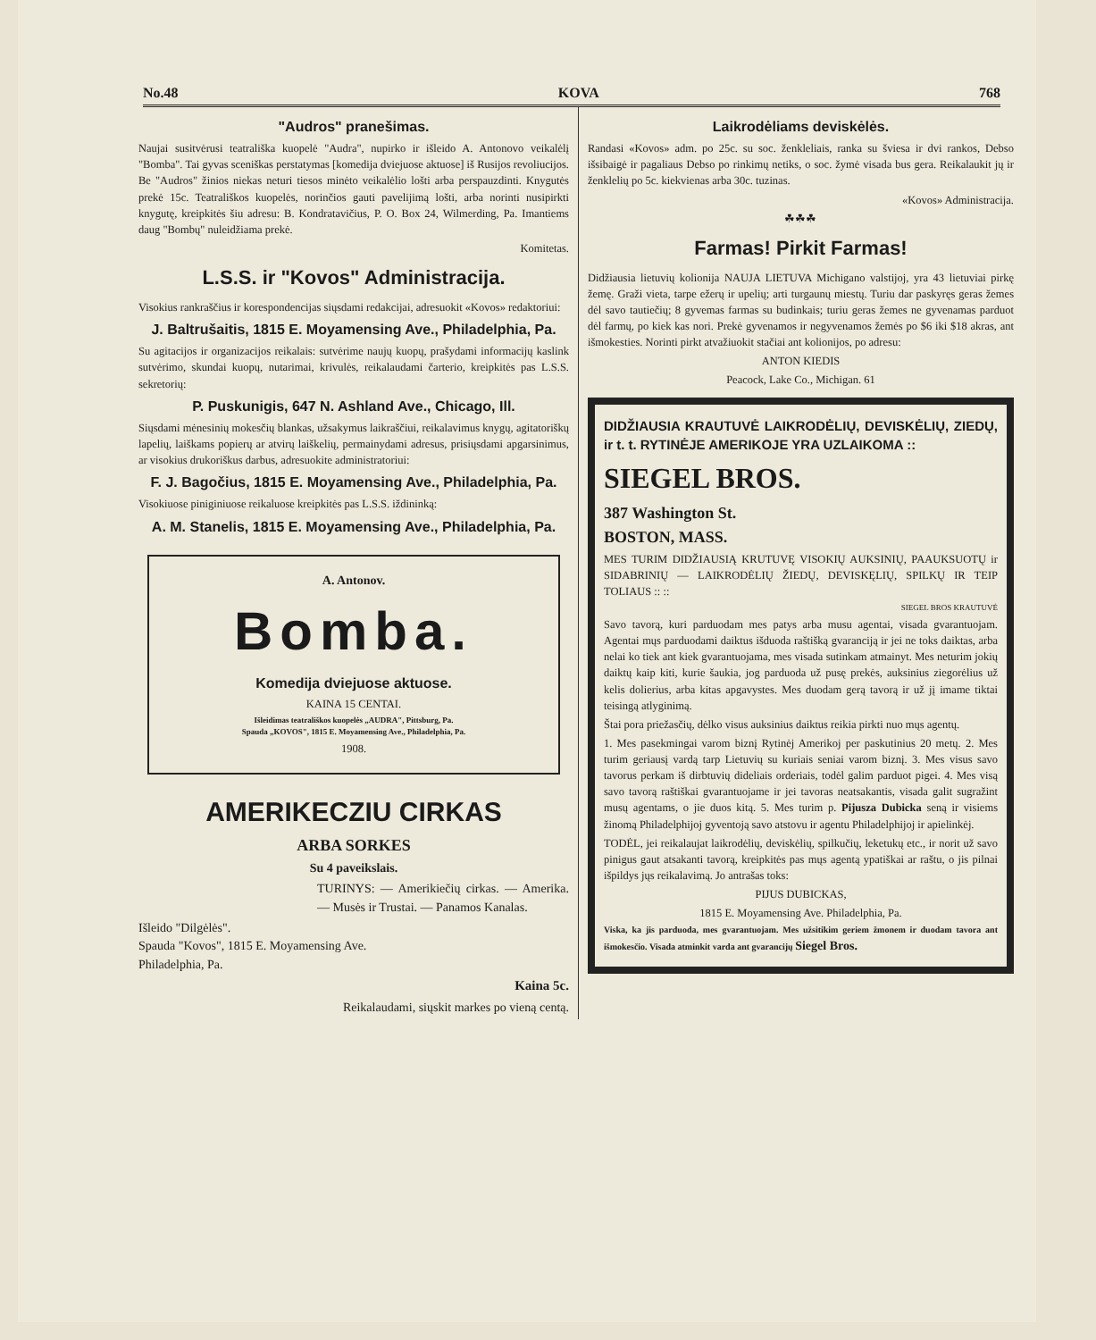No.48 KOVA 768
"Audros" pranešimas.
Naujai susitvėrusi teatrališka kuopelė "Audra", nupirko ir išleido A. Antonovo veikalėlį "Bomba". Tai gyvas sceniškas perstatymas [komedija dviejuose aktuose] iš Rusijos revoliucijos. Be "Audros" žinios niekas neturi tiesos minėto veikalėlio lošti arba perspauzdinti. Knygutės prekė 15c. Teatrališkos kuopelės, norinčios gauti pavelijimą lošti, arba norinti nusipirkti knygutę, kreipkitės šiu adresu: B. Kondratavičius, P. O. Box 24, Wilmerding, Pa. Imantiems daug "Bombų" nuleidžiama prekė.
Komitetas.
L.S.S. ir "Kovos" Administracija.
Visokius rankraščius ir korespondencijas siųsdami redakcijai, adresuokit «Kovos» redaktoriui:
J. Baltrušaitis, 1815 E. Moyamensing Ave., Philadelphia, Pa.
Su agitacijos ir organizacijos reikalais: sutvėrime naujų kuopų, prašydami informacijų kaslink sutvėrimo, skundai kuopų, nutarimai, krivulės, reikalaudami čarterio, kreipkitės pas L.S.S. sekretorių:
P. Puskunigis, 647 N. Ashland Ave., Chicago, Ill.
Siųsdami mėnesinių mokesčių blankas, užsakymus laikraščiui, reikalavimus knygų, agitatoriškų lapelių, laiškams popierų ar atvirų laiškelių, permainydami adresus, prisiųsdami apgarsinimus, ar visokius drukoriškus darbus, adresuokite administratoriui:
F. J. Bagočius, 1815 E. Moyamensing Ave., Philadelphia, Pa.
Visokiuose piniginiuose reikaluose kreipkitės pas L.S.S. iždininką:
A. M. Stanelis, 1815 E. Moyamensing Ave., Philadelphia, Pa.
A. Antonov.
Bomba.
Komedija dviejuose aktuose.
KAINA 15 CENTAI.
Išleidimas teatrališkos kuopelės „AUDRA", Pittsburg, Pa.
Spauda „KOVOS", 1815 E. Moyamensing Ave., Philadelphia, Pa.
1908.
AMERIKECZIU CIRKAS
ARBA SORKES
Su 4 paveikslais.
TURINYS: — Amerikiečių cirkas. — Amerika. — Musės ir Trustai. — Panamos Kanalas.
Išleido "Dilgėlės".
Spauda "Kovos", 1815 E. Moyamensing Ave.
Philadelphia, Pa.
Kaina 5c.
Reikalaudami, siųskit markes po vieną centą.
Laikrodėliams deviskėlės.
Randasi «Kovos» adm. po 25c. su soc. ženkleliais, ranka su šviesa ir dvi rankos, Debso išsibaigė ir pagaliaus Debso po rinkimų netiks, o soc. žymė visada bus gera. Reikalaukit jų ir ženklelių po 5c. kiekvienas arba 30c. tuzinas.
«Kovos» Administracija.
☘☘☘
Farmas! Pirkit Farmas!
Didžiausia lietuvių kolionija NAUJA LIETUVA Michigano valstijoj, yra 43 lietuviai pirkę žemę. Graži vieta, tarpe ežerų ir upelių; arti turgaunų miestų. Turiu dar paskyręs geras žemes dėl savo tautiečių; 8 gyvemas farmas su budinkais; turiu geras žemes ne gyvenamas parduot dėl farmų, po kiek kas nori. Prekė gyvenamos ir negyvenamos žemės po $6 iki $18 akras, ant išmokesties. Norinti pirkt atvažiuokit stačiai ant kolionijos, po adresu:
ANTON KIEDIS
Peacock, Lake Co., Michigan. 61
DIDŽIAUSIA KRAUTUVĖ LAIKRODĖLIŲ, DEVISKĖLIŲ, ZIEDŲ, ir t. t. RYTINĖJE AMERIKOJE YRA UZLAIKOMA ::
SIEGEL BROS.
387 Washington St.
BOSTON, MASS.
MES TURIM DIDŽIAUSIĄ KRUTUVĘ VISOKIŲ AUKSINIŲ, PAAUKSUOTŲ ir SIDABRINIŲ — LAIKRODĖLIŲ ŽIEDŲ, DEVISKĘLIŲ, SPILKŲ IR TEIP TOLIAUS :: ::
SIEGEL BROS KRAUTUVĖ
Savo tavorą, kuri parduodam mes patys arba musu agentai, visada gvarantuojam. Agentai mųs parduodami daiktus išduoda raštišką gvaranciją ir jei ne toks daiktas, arba nelai ko tiek ant kiek gvarantuojama, mes visada sutinkam atmainyt. Mes neturim jokių daiktų kaip kiti, kurie šaukia, jog parduoda už pusę prekės, auksinius ziegorėlius už kelis dolierius, arba kitas apgavystes. Mes duodam gerą tavorą ir už jį imame tiktai teisingą atlyginimą.
Štai pora priežasčių, dėlko visus auksinius daiktus reikia pirkti nuo mųs agentų.
1. Mes pasekmingai varom biznį Rytinėj Amerikoj per paskutinius 20 metų. 2. Mes turim geriausį vardą tarp Lietuvių su kuriais seniai varom biznį. 3. Mes visus savo tavorus perkam iš dirbtuvių dideliais orderiais, todėl galim parduot pigei. 4. Mes visą savo tavorą raštiškai gvarantuojame ir jei tavoras neatsakantis, visada galit sugražint musų agentams, o jie duos kitą. 5. Mes turim p. Pijusza Dubicka seną ir visiems žinomą Philadelphijoj gyventoją savo atstovu ir agentu Philadelphijoj ir apielinkėj.
TODĖL, jei reikalaujat laikrodėlių, deviskėlių, spilkučių, leketukų etc., ir norit už savo pinigus gaut atsakanti tavorą, kreipkitės pas mųs agentą ypatiškai ar raštu, o jis pilnai išpildys jųs reikalavimą. Jo antrašas toks:
PIJUS DUBICKAS,
1815 E. Moyamensing Ave. Philadelphia, Pa.
Viska, ka jis parduoda, mes gvarantuojam. Mes užsitikim geriem žmonem ir duodam tavora ant išmokesčio. Visada atminkit varda ant gvarancijų Siegel Bros.